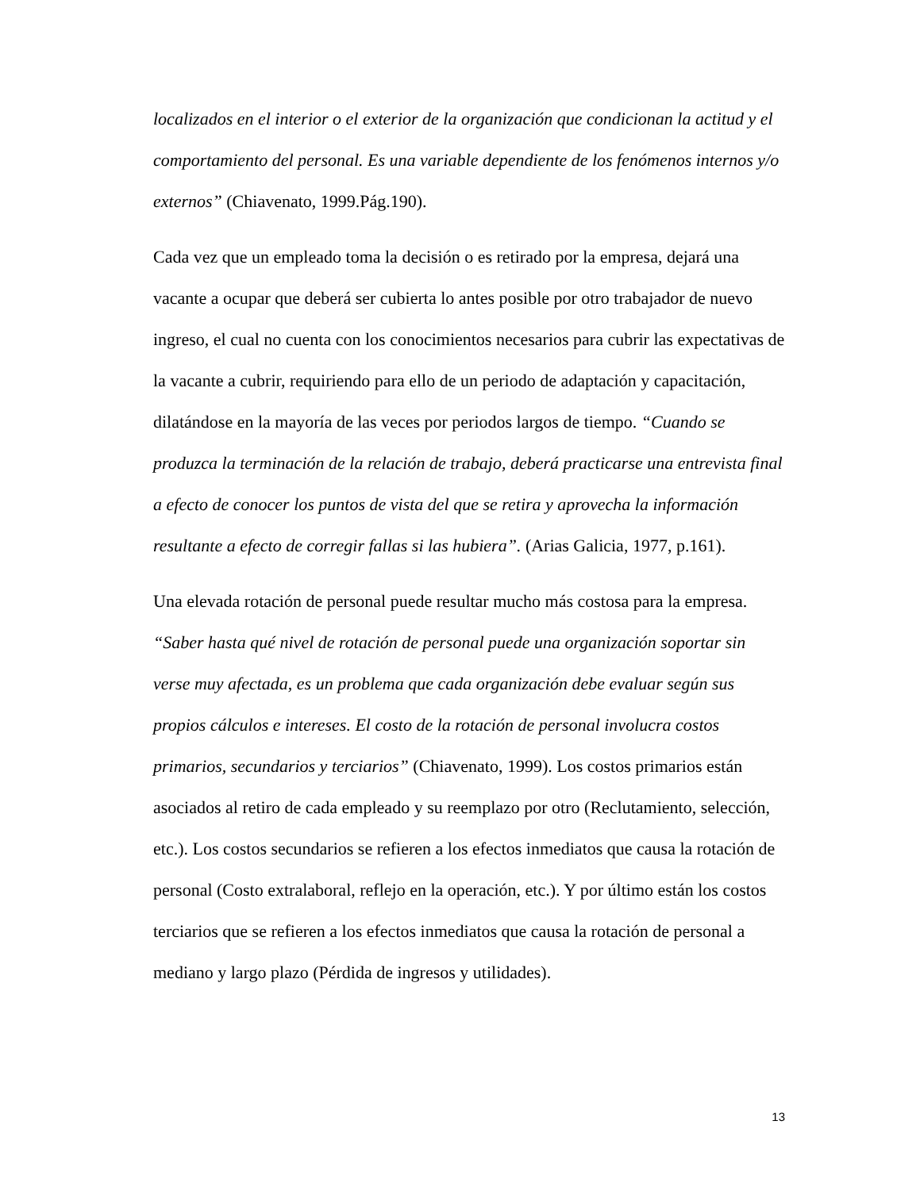localizados en el interior o el exterior de la organización que condicionan la actitud y el comportamiento del personal. Es una variable dependiente de los fenómenos internos y/o externos” (Chiavenato, 1999.Pág.190).
Cada vez que un empleado toma la decisión o es retirado por la empresa, dejará una vacante a ocupar que deberá ser cubierta lo antes posible por otro trabajador de nuevo ingreso, el cual no cuenta con los conocimientos necesarios para cubrir las expectativas de la vacante a cubrir, requiriendo para ello de un periodo de adaptación y capacitación, dilatándose en la mayoría de las veces por periodos largos de tiempo. “Cuando se produzca la terminación de la relación de trabajo, deberá practicarse una entrevista final a efecto de conocer los puntos de vista del que se retira y aprovecha la información resultante a efecto de corregir fallas si las hubiera”. (Arias Galicia, 1977, p.161).
Una elevada rotación de personal puede resultar mucho más costosa para la empresa. “Saber hasta qué nivel de rotación de personal puede una organización soportar sin verse muy afectada, es un problema que cada organización debe evaluar según sus propios cálculos e intereses. El costo de la rotación de personal involucra costos primarios, secundarios y terciarios” (Chiavenato, 1999). Los costos primarios están asociados al retiro de cada empleado y su reemplazo por otro (Reclutamiento, selección, etc.). Los costos secundarios se refieren a los efectos inmediatos que causa la rotación de personal (Costo extralaboral, reflejo en la operación, etc.). Y por último están los costos terciarios que se refieren a los efectos inmediatos que causa la rotación de personal a mediano y largo plazo (Pérdida de ingresos y utilidades).
13